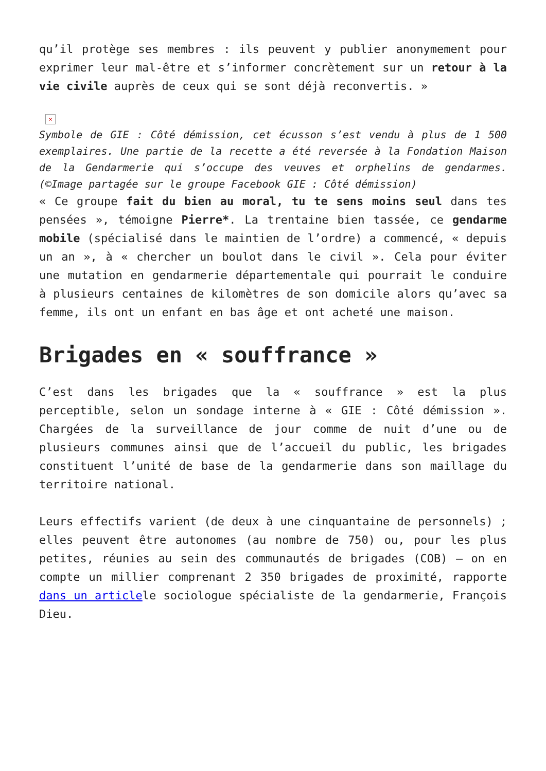qu’il protège ses membres : ils peuvent y publier anonymement pour exprimer leur mal-être et s’informer concrètement sur un retour à la vie civile auprès de ceux qui se sont déjà reconvertis. »
×
Symbole de GIE : Côté démission, cet écusson s’est vendu à plus de 1 500 exemplaires. Une partie de la recette a été reversée à la Fondation Maison de la Gendarmerie qui s’occupe des veuves et orphelins de gendarmes. (©Image partagée sur le groupe Facebook GIE : Côté démission)
« Ce groupe fait du bien au moral, tu te sens moins seul dans tes pensées », témoigne Pierre*. La trentaine bien tassée, ce gendarme mobile (spécialisé dans le maintien de l’ordre) a commencé, « depuis un an », à « chercher un boulot dans le civil ». Cela pour éviter une mutation en gendarmerie départementale qui pourrait le conduire à plusieurs centaines de kilomètres de son domicile alors qu’avec sa femme, ils ont un enfant en bas âge et ont acheté une maison.
Brigades en « souffrance »
C’est dans les brigades que la « souffrance » est la plus perceptible, selon un sondage interne à « GIE : Côté démission ». Chargées de la surveillance de jour comme de nuit d’une ou de plusieurs communes ainsi que de l’accueil du public, les brigades constituent l’unité de base de la gendarmerie dans son maillage du territoire national.
Leurs effectifs varient (de deux à une cinquantaine de personnels) ; elles peuvent être autonomes (au nombre de 750) ou, pour les plus petites, réunies au sein des communautés de brigades (COB) – on en compte un millier comprenant 2 350 brigades de proximité, rapporte dans un articlele sociologue spécialiste de la gendarmerie, François Dieu.